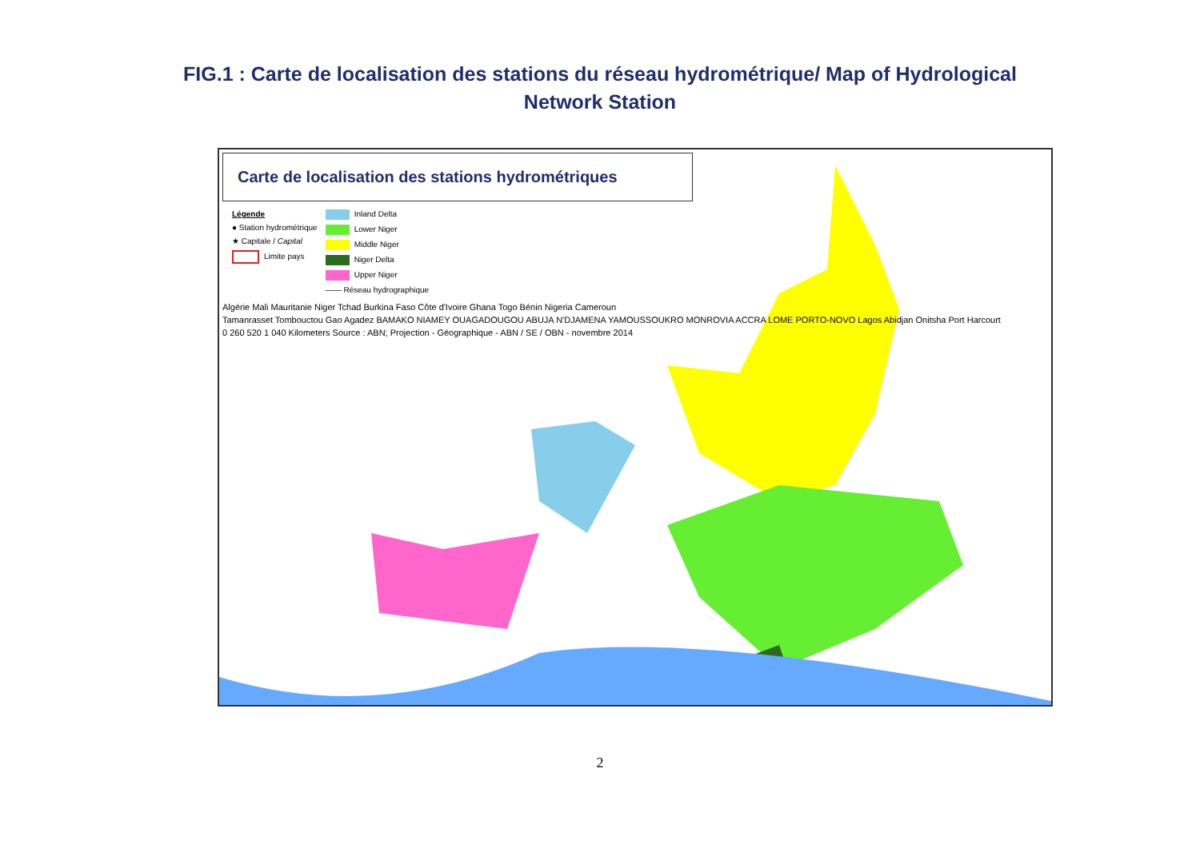FIG.1 : Carte de localisation des stations du réseau hydrométrique/ Map of Hydrological
Network Station
Carte de localisation des stations hydrométriques
Légende
● Station hydrométrique
★ Capitale / Capital
Limite pays
Inland Delta
Lower Niger
Middle Niger
Niger Delta
Upper Niger
—— Réseau hydrographique
Algérie Mali Mauritanie Niger Tchad Burkina Faso Côte d'Ivoire Ghana Togo Bénin Nigeria Cameroun
Tamanrasset Tombouctou Gao Agadez BAMAKO NIAMEY OUAGADOUGOU ABUJA N'DJAMENA YAMOUSSOUKRO MONROVIA ACCRA LOME PORTO-NOVO Lagos Abidjan Onitsha Port Harcourt
0 260 520 1 040 Kilometers Source : ABN; Projection - Géographique - ABN / SE / OBN - novembre 2014
2